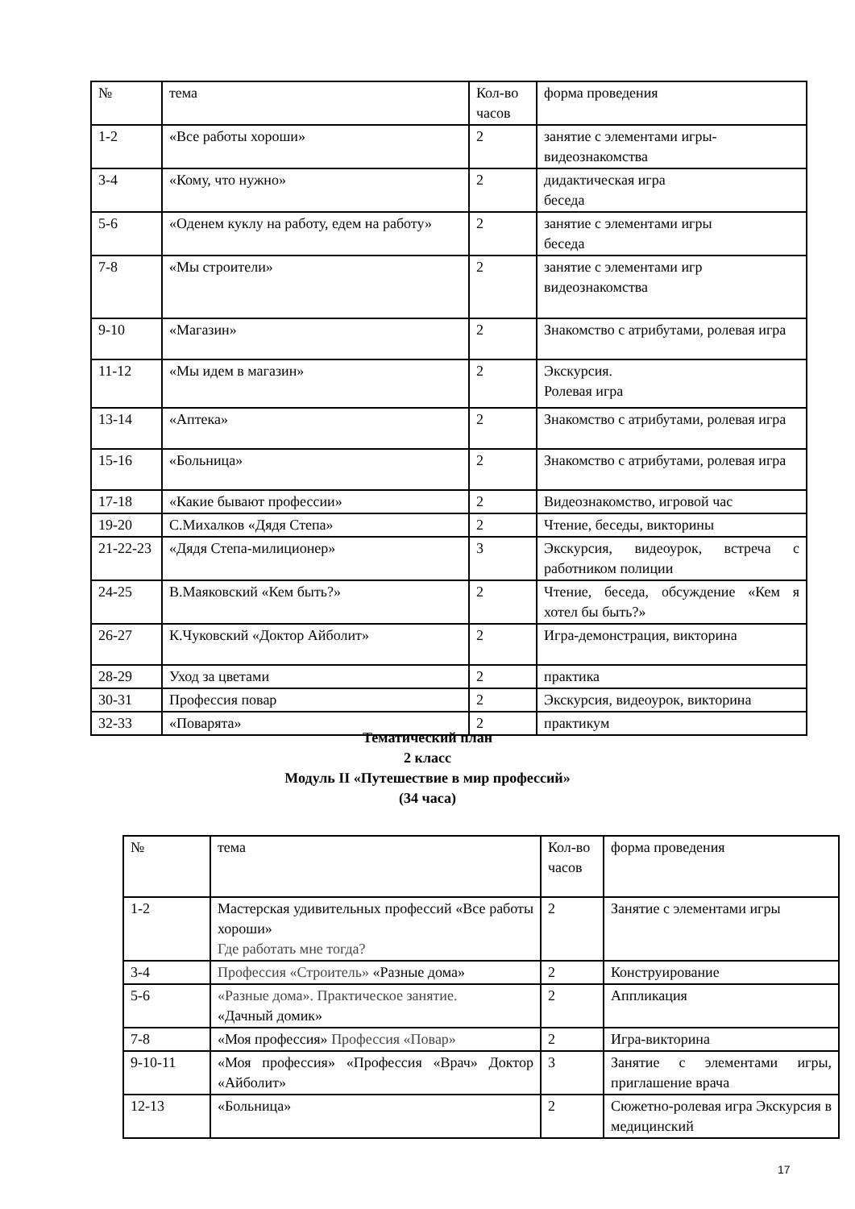| № | тема | Кол-во часов | форма проведения |
| 1-2 | «Все работы хороши» | 2 | занятие с элементами игры- видеознакомства |
| 3-4 | «Кому, что нужно» | 2 | дидактическая игра беседа |
| 5-6 | «Оденем куклу на работу, едем на работу» | 2 | занятие с элементами игры беседа |
| 7-8 | «Мы строители» | 2 | занятие с элементами игр видеознакомства |
| 9-10 | «Магазин» | 2 | Знакомство с атрибутами, ролевая игра |
| 11-12 | «Мы идем в магазин» | 2 | Экскурсия. Ролевая игра |
| 13-14 | «Аптека» | 2 | Знакомство с атрибутами, ролевая игра |
| 15-16 | «Больница» | 2 | Знакомство с атрибутами, ролевая игра |
| 17-18 | «Какие бывают профессии» | 2 | Видеознакомство, игровой час |
| 19-20 | С.Михалков «Дядя Степа» | 2 | Чтение, беседы, викторины |
| 21-22-23 | «Дядя Степа-милиционер» | 3 | Экскурсия, видеоурок, встреча с работником полиции |
| 24-25 | В.Маяковский «Кем быть?» | 2 | Чтение, беседа, обсуждение «Кем я хотел бы быть?» |
| 26-27 | К.Чуковский «Доктор Айболит» | 2 | Игра-демонстрация, викторина |
| 28-29 | Уход за цветами | 2 | практика |
| 30-31 | Профессия повар | 2 | Экскурсия, видеоурок, викторина |
| 32-33 | «Поварята» | 2 | практикум |
Тематический план
2 класс
Модуль II «Путешествие в мир профессий»
(34 часа)
| № | тема | Кол-во часов | форма проведения |
| 1-2 | Мастерская удивительных профессий «Все работы хороши» Где работать мне тогда? | 2 | Занятие с элементами игры |
| 3-4 | Профессия «Строитель» «Разные дома» | 2 | Конструирование |
| 5-6 | «Разные дома». Практическое занятие. «Дачный домик» | 2 | Аппликация |
| 7-8 | «Моя профессия» Профессия «Повар» | 2 | Игра-викторина |
| 9-10-11 | «Моя профессия» «Профессия «Врач» Доктор «Айболит» | 3 | Занятие с элементами игры, приглашение врача |
| 12-13 | «Больница» | 2 | Сюжетно-ролевая игра Экскурсия в медицинский |
17